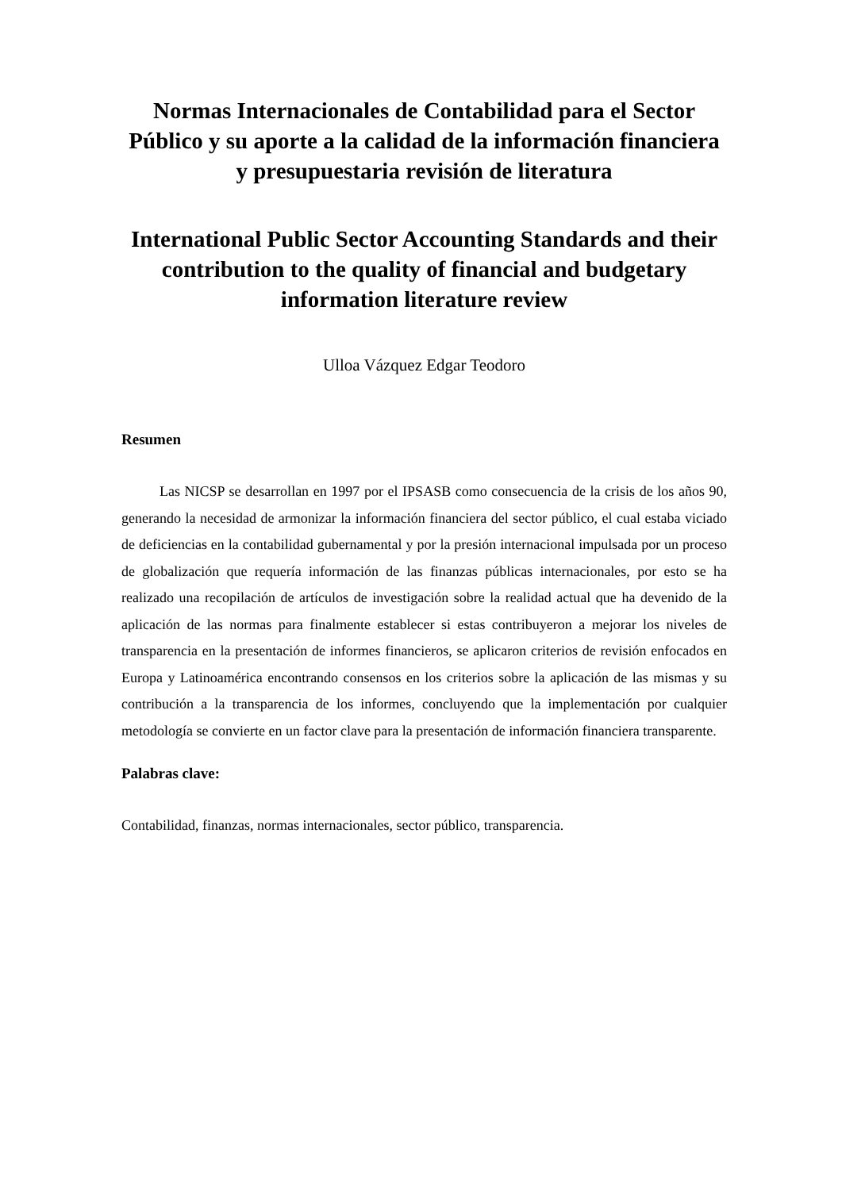Normas Internacionales de Contabilidad para el Sector Público y su aporte a la calidad de la información financiera y presupuestaria revisión de literatura
International Public Sector Accounting Standards and their contribution to the quality of financial and budgetary information literature review
Ulloa Vázquez Edgar Teodoro
Resumen
Las NICSP se desarrollan en 1997 por el IPSASB como consecuencia de la crisis de los años 90, generando la necesidad de armonizar la información financiera del sector público, el cual estaba viciado de deficiencias en la contabilidad gubernamental y por la presión internacional impulsada por un proceso de globalización que requería información de las finanzas públicas internacionales, por esto se ha realizado una recopilación de artículos de investigación sobre la realidad actual que ha devenido de la aplicación de las normas para finalmente establecer si estas contribuyeron a mejorar los niveles de transparencia en la presentación de informes financieros, se aplicaron criterios de revisión enfocados en Europa y Latinoamérica encontrando consensos en los criterios sobre la aplicación de las mismas y su contribución a la transparencia de los informes, concluyendo que la implementación por cualquier metodología se convierte en un factor clave para la presentación de información financiera transparente.
Palabras clave:
Contabilidad, finanzas, normas internacionales, sector público, transparencia.